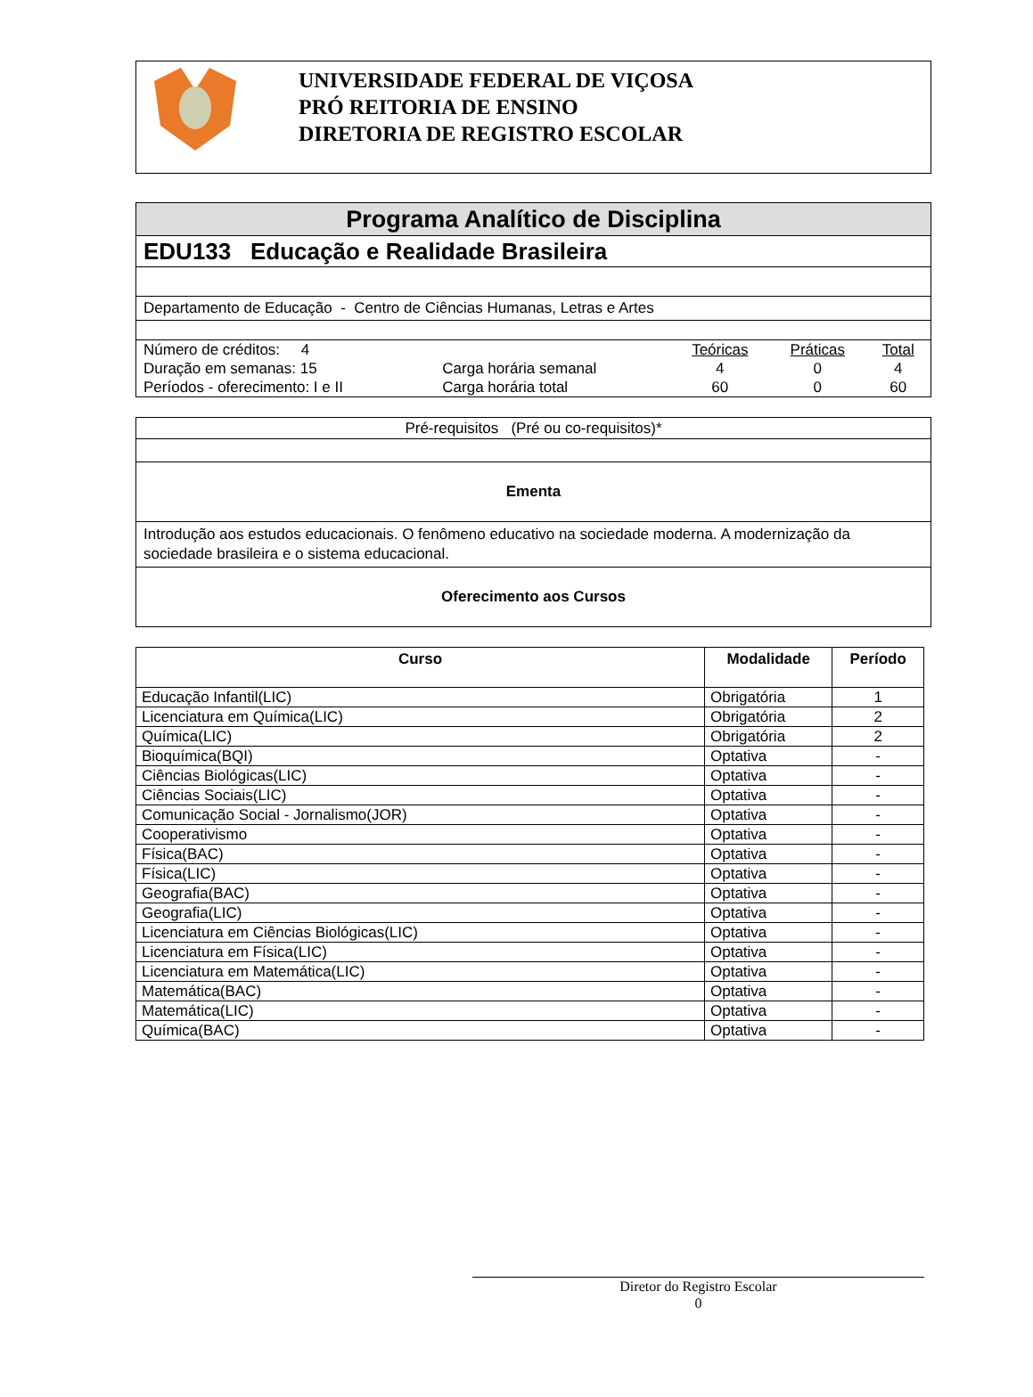UNIVERSIDADE FEDERAL DE VIÇOSA
PRÓ REITORIA DE ENSINO
DIRETORIA DE REGISTRO ESCOLAR
Programa Analítico de Disciplina
EDU133 Educação e Realidade Brasileira
Departamento de Educação - Centro de Ciências Humanas, Letras e Artes
| Número de créditos: 4 | | Teóricas | Práticas | Total |
| Duração em semanas: 15 | Carga horária semanal | 4 | 0 | 4 |
| Períodos - oferecimento: I e II | Carga horária total | 60 | 0 | 60 |
Pré-requisitos (Pré ou co-requisitos)*
Ementa
Introdução aos estudos educacionais. O fenômeno educativo na sociedade moderna. A modernização da sociedade brasileira e o sistema educacional.
Oferecimento aos Cursos
| Curso | Modalidade | Período |
| --- | --- | --- |
| Educação Infantil(LIC) | Obrigatória | 1 |
| Licenciatura em Química(LIC) | Obrigatória | 2 |
| Química(LIC) | Obrigatória | 2 |
| Bioquímica(BQI) | Optativa | - |
| Ciências Biológicas(LIC) | Optativa | - |
| Ciências Sociais(LIC) | Optativa | - |
| Comunicação Social - Jornalismo(JOR) | Optativa | - |
| Cooperativismo | Optativa | - |
| Física(BAC) | Optativa | - |
| Física(LIC) | Optativa | - |
| Geografia(BAC) | Optativa | - |
| Geografia(LIC) | Optativa | - |
| Licenciatura em Ciências Biológicas(LIC) | Optativa | - |
| Licenciatura em Física(LIC) | Optativa | - |
| Licenciatura em Matemática(LIC) | Optativa | - |
| Matemática(BAC) | Optativa | - |
| Matemática(LIC) | Optativa | - |
| Química(BAC) | Optativa | - |
Diretor do Registro Escolar
0